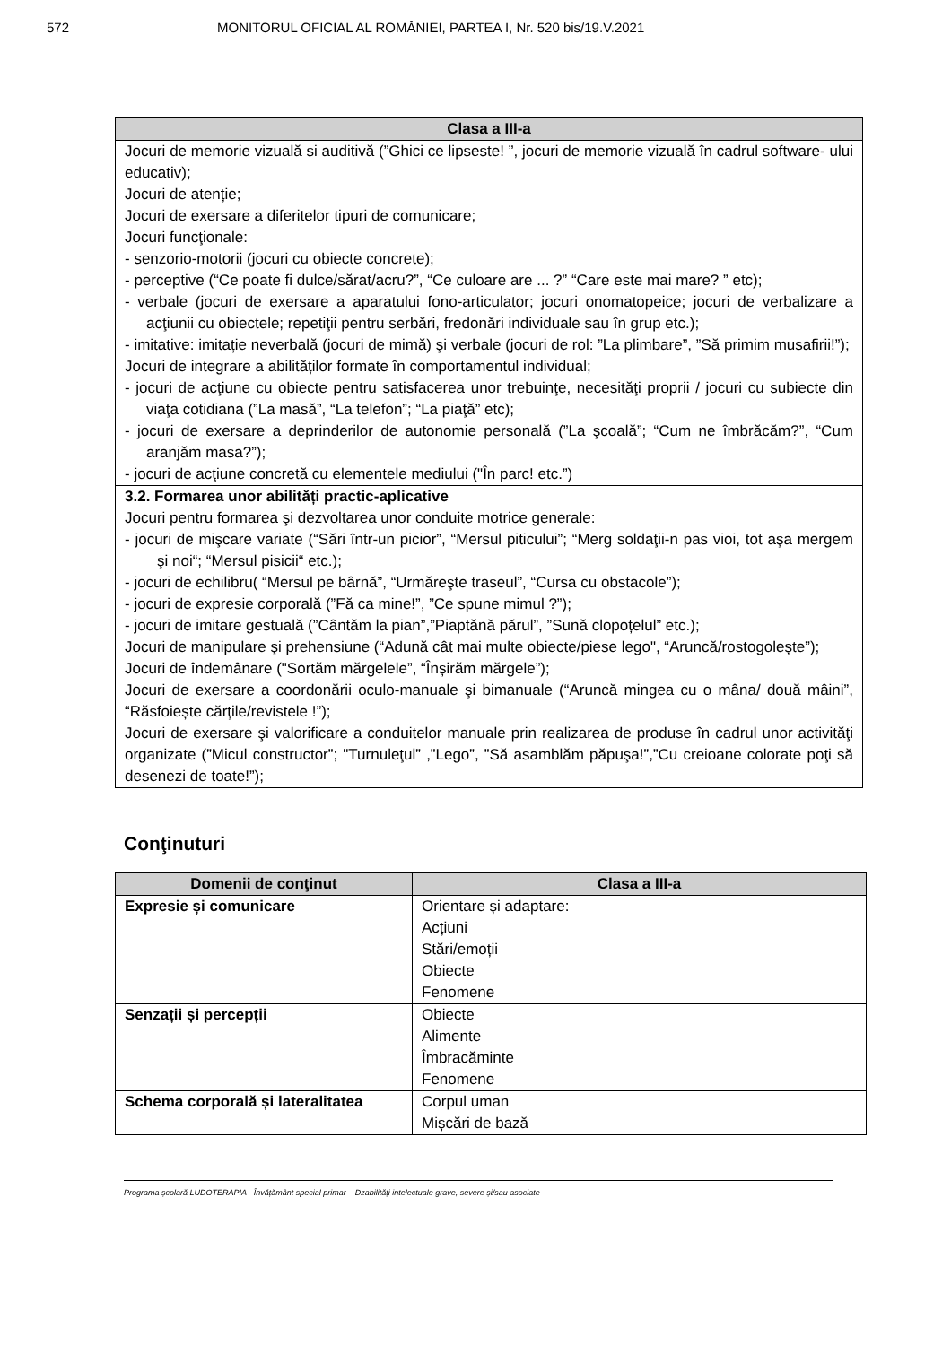572 MONITORUL OFICIAL AL ROMÂNIEI, PARTEA I, Nr. 520 bis/19.V.2021
| Clasa a III-a |
| --- |
| Jocuri de memorie vizuală si auditivă (”Ghici ce lipseste! ”, jocuri de memorie vizuală în cadrul software- ului educativ); Jocuri de atenție; Jocuri de exersare a diferitelor tipuri de comunicare; Jocuri funcţionale: - senzorio-motorii (jocuri cu obiecte concrete); - perceptive (“Ce poate fi dulce/sărat/acru?”, “Ce culoare are ... ?” “Care este mai mare? ” etc); - verbale (jocuri de exersare a aparatului fono-articulator; jocuri onomatopeice; jocuri de verbalizare a acţiunii cu obiectele; repetiţii pentru serbări, fredonări individuale sau în grup etc.); - imitative: imitație neverbală (jocuri de mimă) şi verbale (jocuri de rol: ”La plimbare”, ”Să primim musafirii!”); Jocuri de integrare a abilităților formate în comportamentul individual; - jocuri de acţiune cu obiecte pentru satisfacerea unor trebuinţe, necesităţi proprii / jocuri cu subiecte din viaţa cotidiana (”La masă”, “La telefon”; “La piaţă” etc); - jocuri de exersare a deprinderilor de autonomie personală (”La şcoală”; “Cum ne îmbrăcăm?”, “Cum aranjăm masa?”); - jocuri de acţiune concretă cu elementele mediului ("În parc! etc.”) |
| 3.2. Formarea unor abilități practic-aplicative Jocuri pentru formarea şi dezvoltarea unor conduite motrice generale: - jocuri de mişcare variate (“Sări într-un picior”, “Mersul piticului”; “Merg soldaţii-n pas vioi, tot aşa mergem şi noi“; “Mersul pisicii“ etc.); - jocuri de echilibru( “Mersul pe bârnă”, “Urmăreşte traseul”, “Cursa cu obstacole”); - jocuri de expresie corporală (”Fă ca mine!”, ”Ce spune mimul ?”); - jocuri de imitare gestuală (”Cântăm la pian”,”Piaptănă părul”, ”Sună clopoțelul” etc.); Jocuri de manipulare şi prehensiune (“Adună cât mai multe obiecte/piese lego", “Aruncă/rostogolește”); Jocuri de îndemânare ("Sortăm mărgelele”, “Înșirăm mărgele”); Jocuri de exersare a coordonării oculo-manuale şi bimanuale (“Aruncă mingea cu o mâna/ două mâini”, “Răsfoiește cărţile/revistele !”); Jocuri de exersare şi valorificare a conduitelor manuale prin realizarea de produse în cadrul unor activităţi organizate (”Micul constructor”; "Turnuleţul” ,”Lego”, ”Să asamblăm păpuşa!”,”Cu creioane colorate poţi să desenezi de toate!”); |
Conţinuturi
| Domenii de conţinut | Clasa a III-a |
| --- | --- |
| Expresie și comunicare | Orientare și adaptare: Acțiuni Stări/emoții Obiecte Fenomene |
| Senzații și percepții | Obiecte Alimente Îmbracăminte Fenomene |
| Schema corporală și lateralitatea | Corpul uman Mișcări de bază |
Programa școlară LUDOTERAPIA - Învățământ special primar – Dzabilități intelectuale grave, severe și/sau asociate